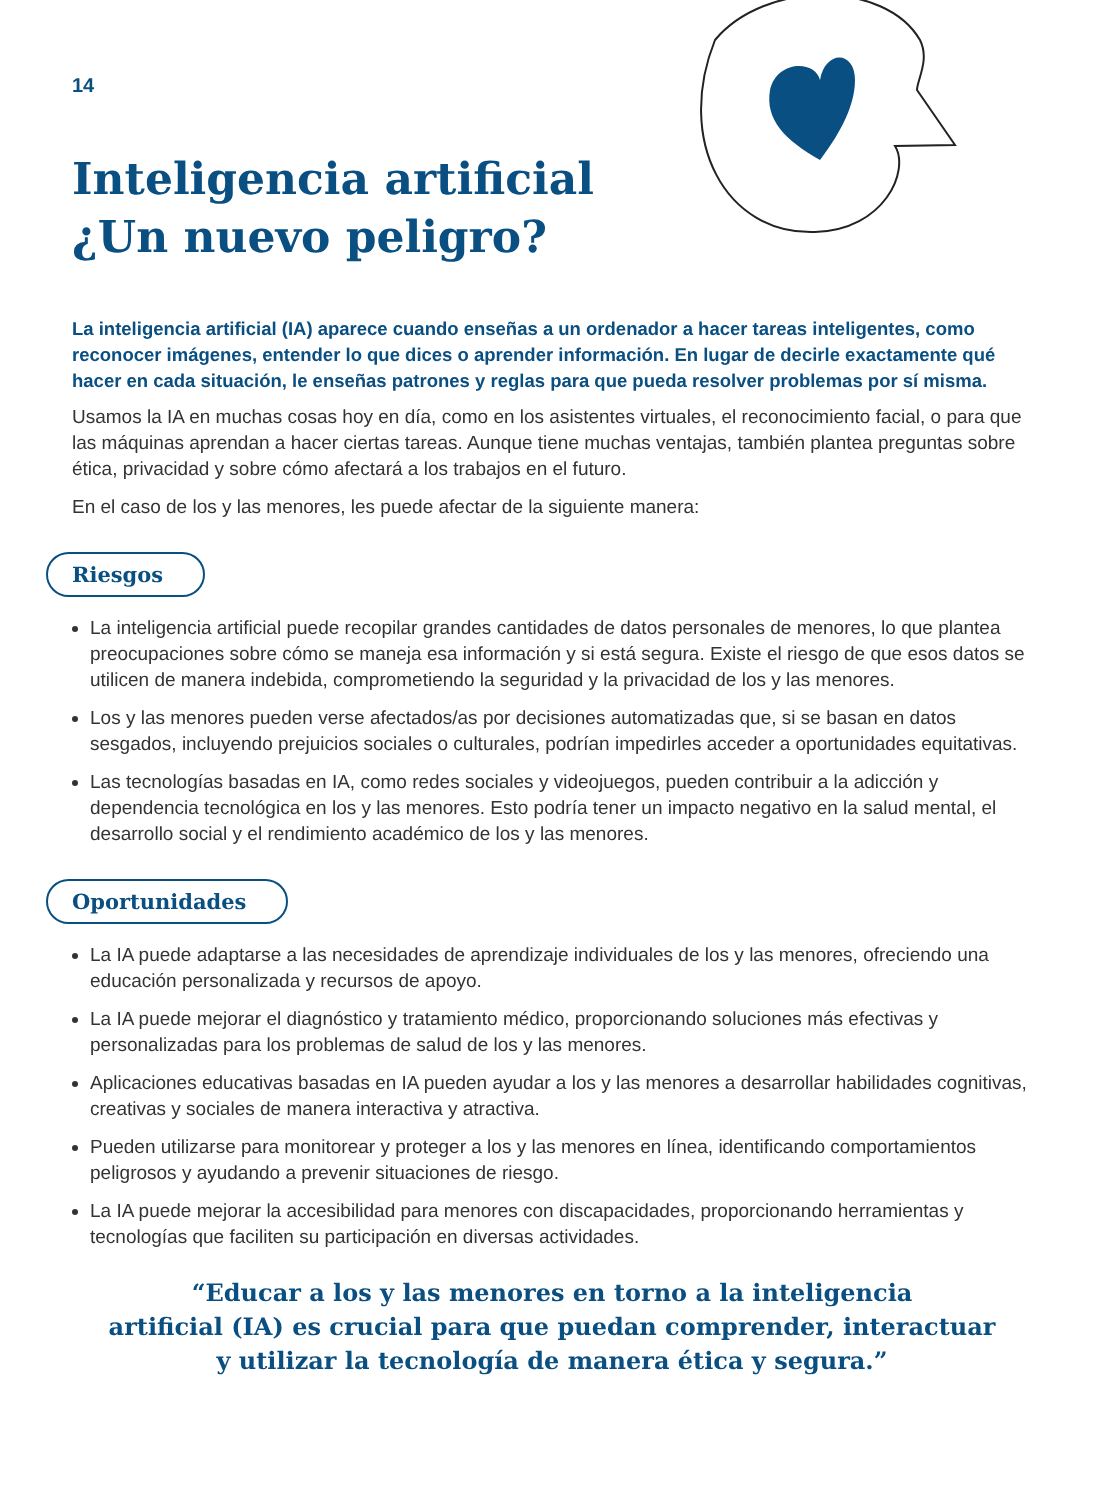14
Inteligencia artificial
¿Un nuevo peligro?
La inteligencia artificial (IA) aparece cuando enseñas a un ordenador a hacer tareas inteligentes, como reconocer imágenes, entender lo que dices o aprender información. En lugar de decirle exactamente qué hacer en cada situación, le enseñas patrones y reglas para que pueda resolver problemas por sí misma.
Usamos la IA en muchas cosas hoy en día, como en los asistentes virtuales, el reconocimiento facial, o para que las máquinas aprendan a hacer ciertas tareas. Aunque tiene muchas ventajas, también plantea preguntas sobre ética, privacidad y sobre cómo afectará a los trabajos en el futuro.
En el caso de los y las menores, les puede afectar de la siguiente manera:
Riesgos
La inteligencia artificial puede recopilar grandes cantidades de datos personales de menores, lo que plantea preocupaciones sobre cómo se maneja esa información y si está segura. Existe el riesgo de que esos datos se utilicen de manera indebida, comprometiendo la seguridad y la privacidad de los y las menores.
Los y las menores pueden verse afectados/as por decisiones automatizadas que, si se basan en datos sesgados, incluyendo prejuicios sociales o culturales, podrían impedirles acceder a oportunidades equitativas.
Las tecnologías basadas en IA, como redes sociales y videojuegos, pueden contribuir a la adicción y dependencia tecnológica en los y las menores. Esto podría tener un impacto negativo en la salud mental, el desarrollo social y el rendimiento académico de los y las menores.
Oportunidades
La IA puede adaptarse a las necesidades de aprendizaje individuales de los y las menores, ofreciendo una educación personalizada y recursos de apoyo.
La IA puede mejorar el diagnóstico y tratamiento médico, proporcionando soluciones más efectivas y personalizadas para los problemas de salud de los y las menores.
Aplicaciones educativas basadas en IA pueden ayudar a los y las menores a desarrollar habilidades cognitivas, creativas y sociales de manera interactiva y atractiva.
Pueden utilizarse para monitorear y proteger a los y las menores en línea, identificando comportamientos peligrosos y ayudando a prevenir situaciones de riesgo.
La IA puede mejorar la accesibilidad para menores con discapacidades, proporcionando herramientas y tecnologías que faciliten su participación en diversas actividades.
“Educar a los y las menores en torno a la inteligencia
artificial (IA) es crucial para que puedan comprender, interactuar
y utilizar la tecnología de manera ética y segura.”